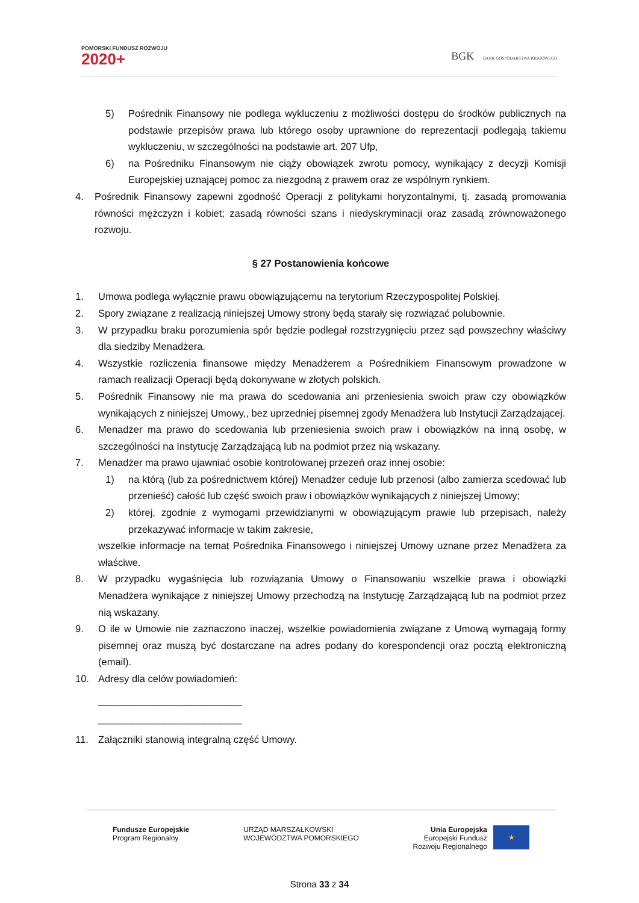POMORSKI FUNDUSZ ROZWOJU
2020+
BGK BANK GOSPODARSTWA KRAJOWEGO
5) Pośrednik Finansowy nie podlega wykluczeniu z możliwości dostępu do środków publicznych na podstawie przepisów prawa lub którego osoby uprawnione do reprezentacji podlegają takiemu wykluczeniu, w szczególności na podstawie art. 207 Ufp,
6) na Pośredniku Finansowym nie ciąży obowiązek zwrotu pomocy, wynikający z decyzji Komisji Europejskiej uznającej pomoc za niezgodną z prawem oraz ze wspólnym rynkiem.
4. Pośrednik Finansowy zapewni zgodność Operacji z politykami horyzontalnymi, tj. zasadą promowania równości mężczyzn i kobiet; zasadą równości szans i niedyskryminacji oraz zasadą zrównoważonego rozwoju.
§ 27 Postanowienia końcowe
1. Umowa podlega wyłącznie prawu obowiązującemu na terytorium Rzeczypospolitej Polskiej.
2. Spory związane z realizacją niniejszej Umowy strony będą starały się rozwiązać polubownie.
3. W przypadku braku porozumienia spór będzie podlegał rozstrzygnięciu przez sąd powszechny właściwy dla siedziby Menadżera.
4. Wszystkie rozliczenia finansowe między Menadżerem a Pośrednikiem Finansowym prowadzone w ramach realizacji Operacji będą dokonywane w złotych polskich.
5. Pośrednik Finansowy nie ma prawa do scedowania ani przeniesienia swoich praw czy obowiązków wynikających z niniejszej Umowy,, bez uprzedniej pisemnej zgody Menadżera lub Instytucji Zarządzającej.
6. Menadżer ma prawo do scedowania lub przeniesienia swoich praw i obowiązków na inną osobę, w szczególności na Instytucję Zarządzającą lub na podmiot przez nią wskazany.
7. Menadżer ma prawo ujawniać osobie kontrolowanej przezeń oraz innej osobie:
1) na którą (lub za pośrednictwem której) Menadżer ceduje lub przenosi (albo zamierza scedować lub przenieść) całość lub część swoich praw i obowiązków wynikających z niniejszej Umowy;
2) której, zgodnie z wymogami przewidzianymi w obowiązującym prawie lub przepisach, należy przekazywać informacje w takim zakresie,
wszelkie informacje na temat Pośrednika Finansowego i niniejszej Umowy uznane przez Menadżera za właściwe.
8. W przypadku wygaśnięcia lub rozwiązania Umowy o Finansowaniu wszelkie prawa i obowiązki Menadżera wynikające z niniejszej Umowy przechodzą na Instytucję Zarządzającą lub na podmiot przez nią wskazany.
9. O ile w Umowie nie zaznaczono inaczej, wszelkie powiadomienia związane z Umową wymagają formy pisemnej oraz muszą być dostarczane na adres podany do korespondencji oraz pocztą elektroniczną (email).
10. Adresy dla celów powiadomień:
__________________________
__________________________
11. Załączniki stanowią integralną część Umowy.
Fundusze Europejskie
Program Regionalny
URZĄD MARSZAŁKOWSKI
WOJEWÓDZTWA POMORSKIEGO
Unia Europejska
Europejski Fundusz
Rozwoju Regionalnego
★
Strona 33 z 34